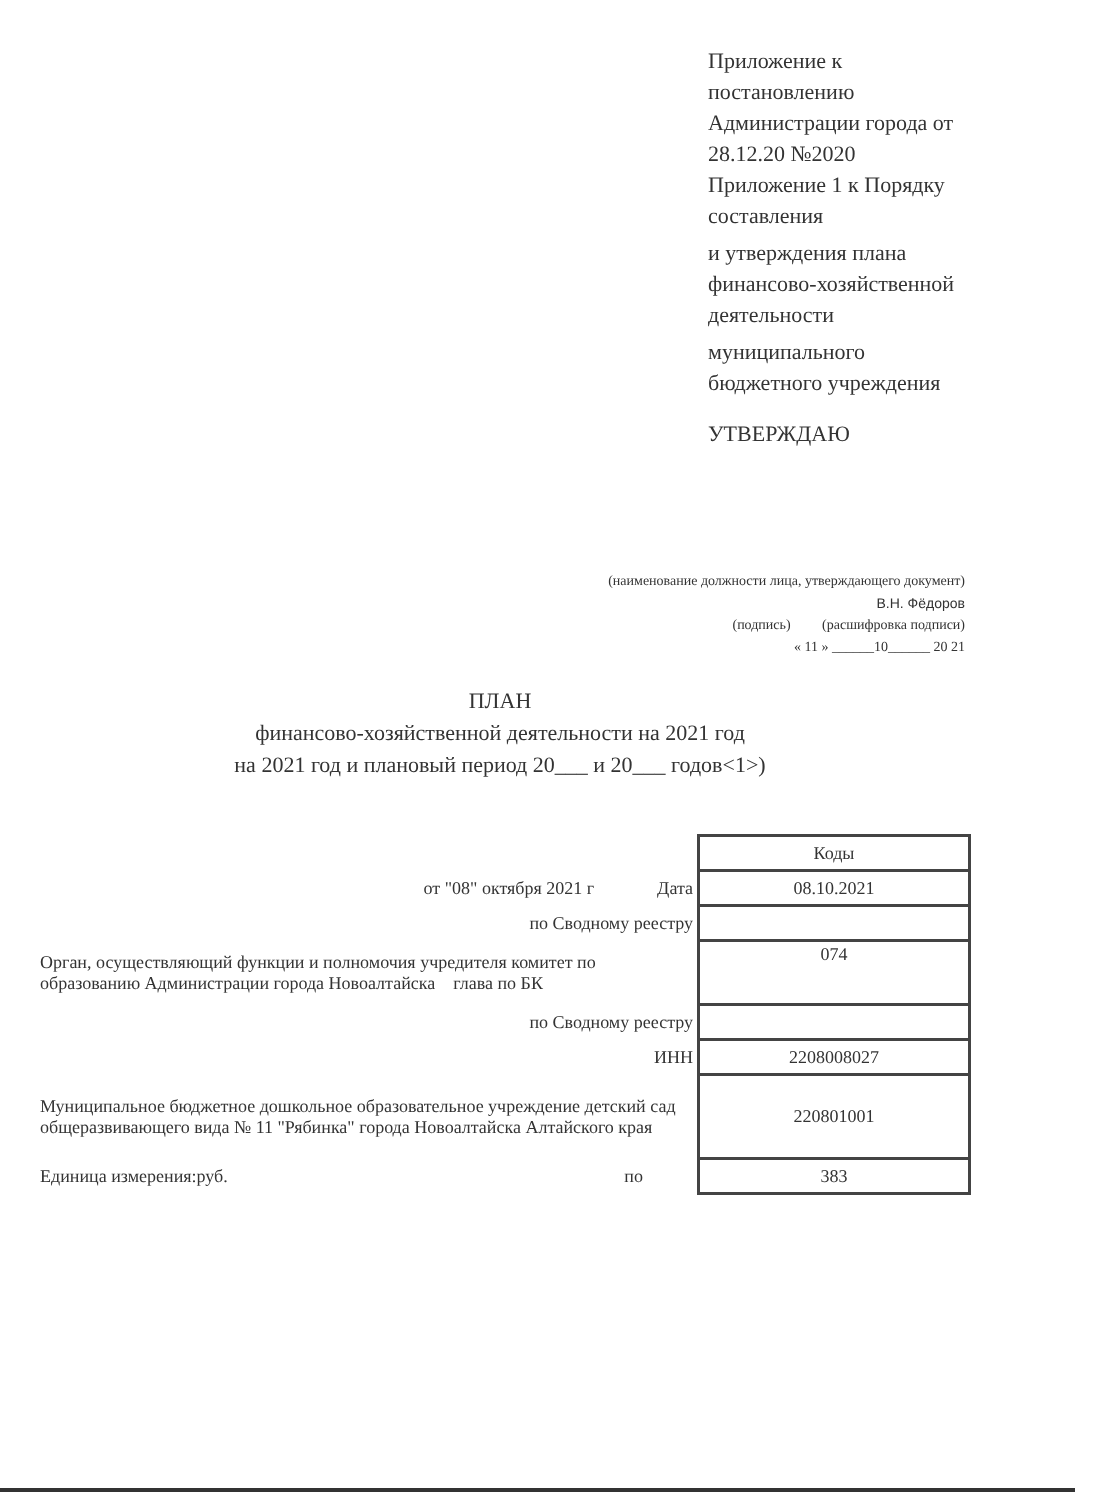Приложение к постановлению Администрации города от 28.12.20 №2020 Приложение 1 к Порядку составления
и утверждения плана финансово-хозяйственной деятельности
муниципального бюджетного учреждения
УТВЕРЖДАЮ
(наименование должности лица, утверждающего документ)
В.Н. Фёдоров
(подпись) (расшифровка подписи)
« 11 » ______10______ 20 21
ПЛАН
финансово-хозяйственной деятельности на 2021 год
на 2021 год и плановый период 20___ и 20___ годов<1>)
| | Коды |
| от "08" октября 2021 г Дата | 08.10.2021 |
| по Сводному реестру | |
| Орган, осуществляющий функции и полномочия учредителя комитет по образованию Администрации города Новоалтайска глава по БК | 074 |
| по Сводному реестру | |
| ИНН | 2208008027 |
| Муниципальное бюджетное дошкольное образовательное учреждение детский сад общеразвивающего вида № 11 "Рябинка" города Новоалтайска Алтайского края | 220801001 |
| Единица измерения:руб. по | 383 |